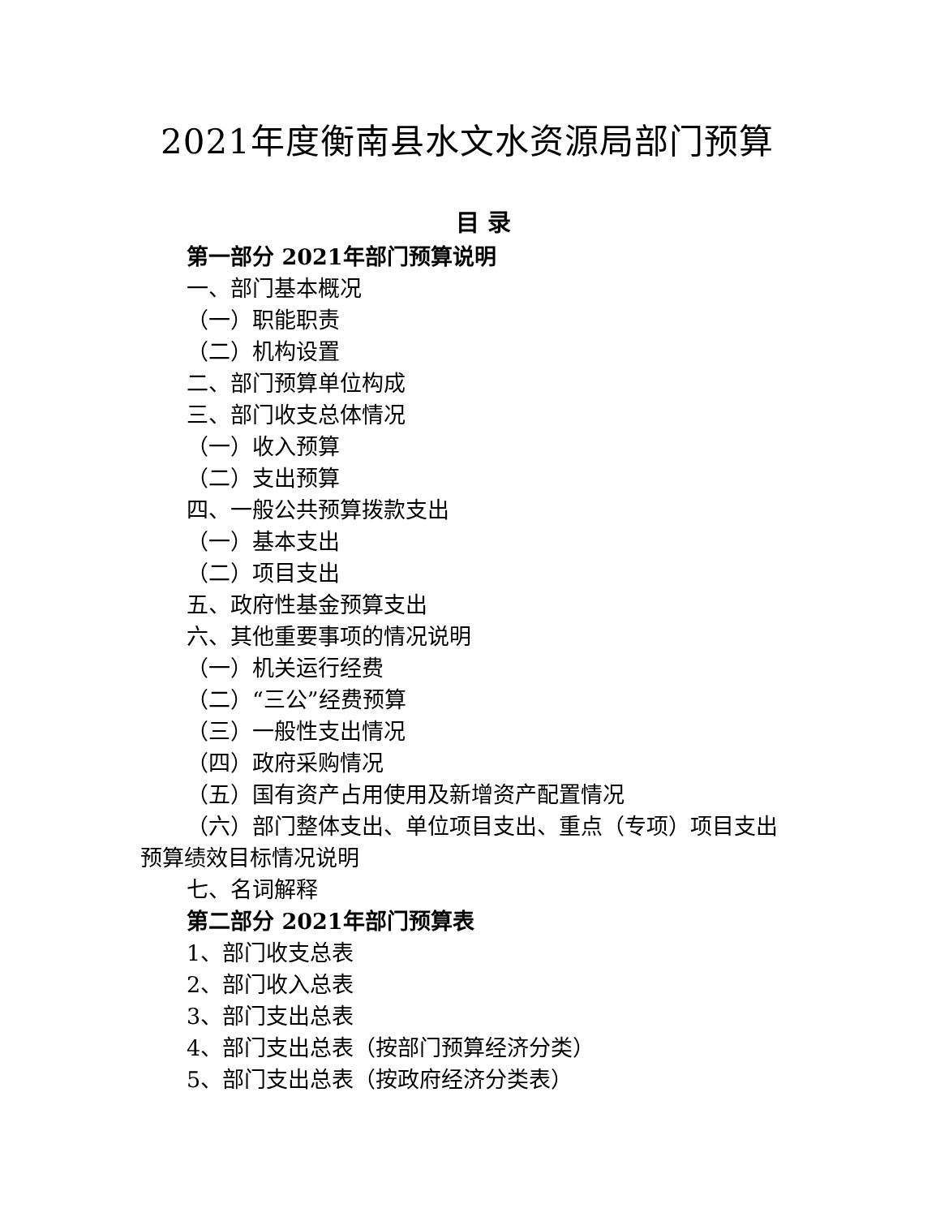2021年度衡南县水文水资源局部门预算
目 录
第一部分 2021年部门预算说明
一、部门基本概况
（一）职能职责
（二）机构设置
二、部门预算单位构成
三、部门收支总体情况
（一）收入预算
（二）支出预算
四、一般公共预算拨款支出
（一）基本支出
（二）项目支出
五、政府性基金预算支出
六、其他重要事项的情况说明
（一）机关运行经费
（二）“三公”经费预算
（三）一般性支出情况
（四）政府采购情况
（五）国有资产占用使用及新增资产配置情况
（六）部门整体支出、单位项目支出、重点（专项）项目支出预算绩效目标情况说明
七、名词解释
第二部分 2021年部门预算表
1、部门收支总表
2、部门收入总表
3、部门支出总表
4、部门支出总表（按部门预算经济分类）
5、部门支出总表（按政府经济分类表）